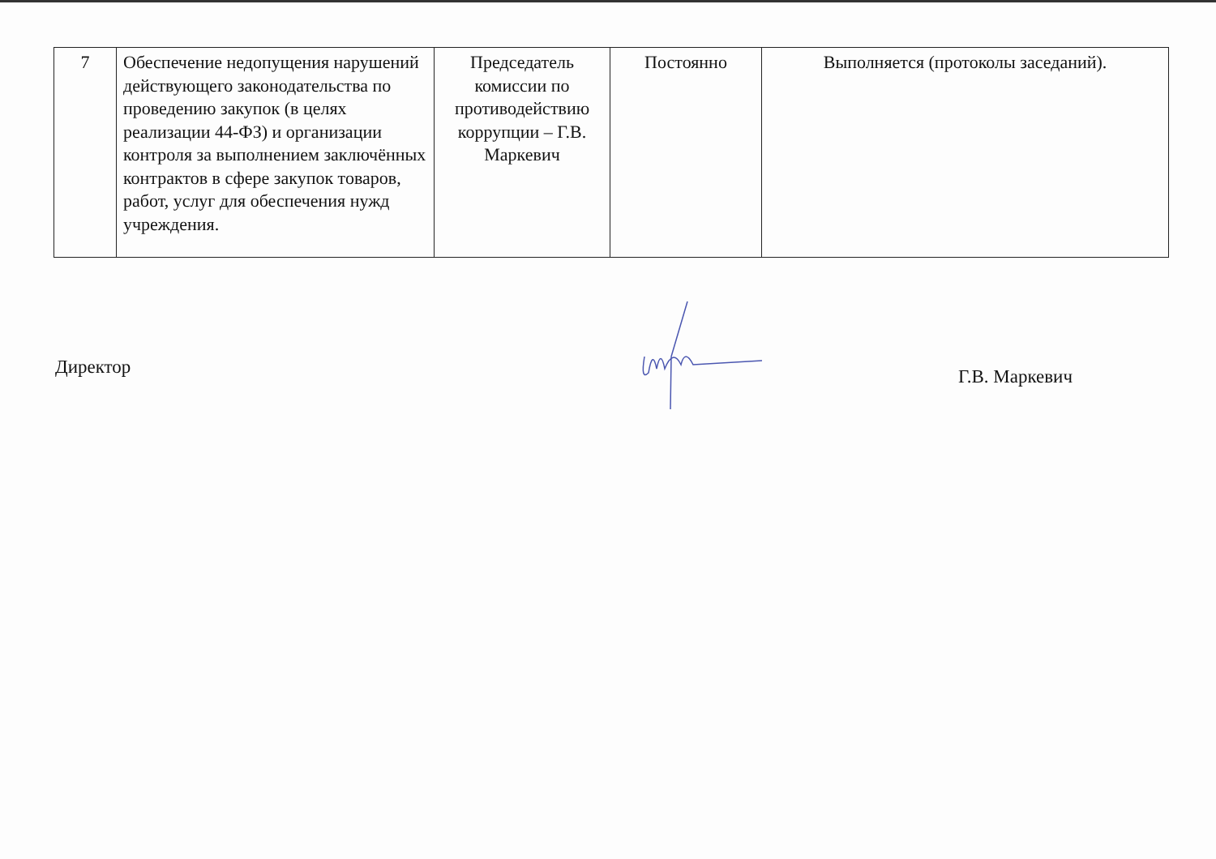| 7 | Обеспечение недопущения нарушений действующего законодательства по проведению закупок (в целях реализации 44-ФЗ) и организации контроля за выполнением заключённых контрактов в сфере закупок товаров, работ, услуг для обеспечения нужд учреждения. | Председатель комиссии по противодействию коррупции – Г.В. Маркевич | Постоянно | Выполняется (протоколы заседаний). |
Директор Г.В. Маркевич